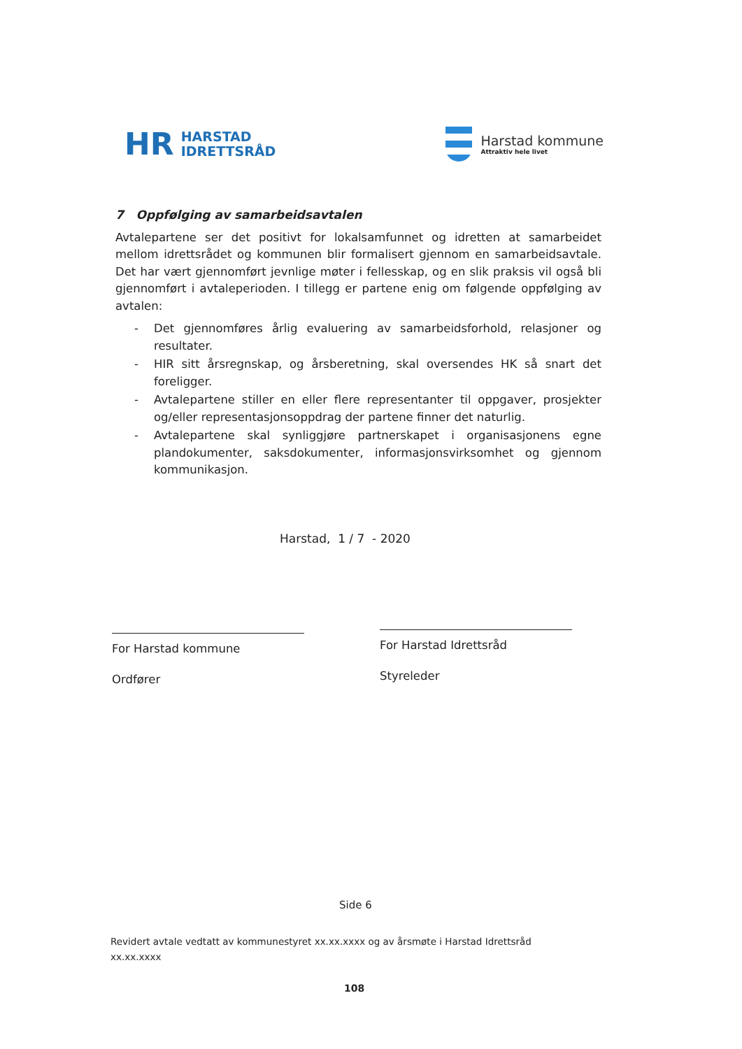HR
HARSTAD
IDRETTSRÅD
Harstad kommune
Attraktiv hele livet
7 Oppfølging av samarbeidsavtalen
Avtalepartene ser det positivt for lokalsamfunnet og idretten at samarbeidet mellom idrettsrådet og kommunen blir formalisert gjennom en samarbeidsavtale. Det har vært gjennomført jevnlige møter i fellesskap, og en slik praksis vil også bli gjennomført i avtaleperioden. I tillegg er partene enig om følgende oppfølging av avtalen:
- Det gjennomføres årlig evaluering av samarbeidsforhold, relasjoner og resultater.
- HIR sitt årsregnskap, og årsberetning, skal oversendes HK så snart det foreligger.
- Avtalepartene stiller en eller flere representanter til oppgaver, prosjekter og/eller representasjonsoppdrag der partene finner det naturlig.
- Avtalepartene skal synliggjøre partnerskapet i organisasjonens egne plandokumenter, saksdokumenter, informasjonsvirksomhet og gjennom kommunikasjon.
Harstad, 1 / 7 - 2020
For Harstad kommune
Ordfører
For Harstad Idrettsråd
Styreleder
Side 6
Revidert avtale vedtatt av kommunestyret xx.xx.xxxx og av årsmøte i Harstad Idrettsråd
xx.xx.xxxx
108